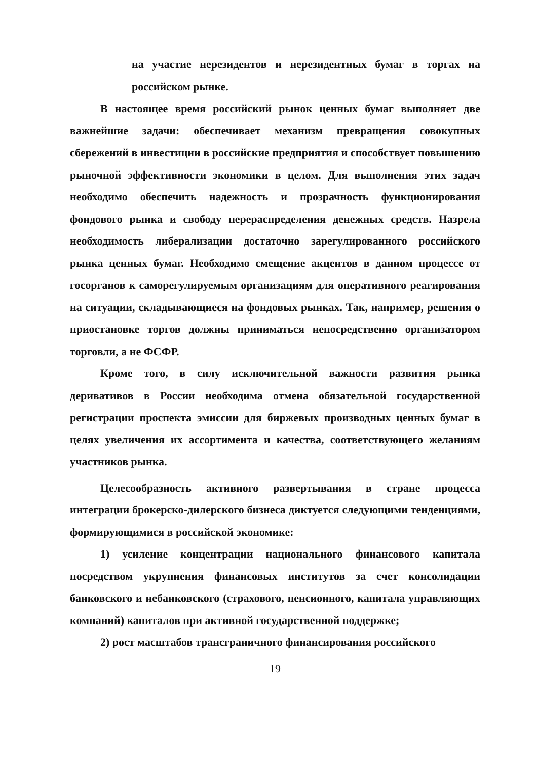на участие нерезидентов и нерезидентных бумаг в торгах на российском рынке.
В настоящее время российский рынок ценных бумаг выполняет две важнейшие задачи: обеспечивает механизм превращения совокупных сбережений в инвестиции в российские предприятия и способствует повышению рыночной эффективности экономики в целом. Для выполнения этих задач необходимо обеспечить надежность и прозрачность функционирования фондового рынка и свободу перераспределения денежных средств. Назрела необходимость либерализации достаточно зарегулированного российского рынка ценных бумаг. Необходимо смещение акцентов в данном процессе от госорганов к саморегулируемым организациям для оперативного реагирования на ситуации, складывающиеся на фондовых рынках. Так, например, решения о приостановке торгов должны приниматься непосредственно организатором торговли, а не ФСФР.
Кроме того, в силу исключительной важности развития рынка деривативов в России необходима отмена обязательной государственной регистрации проспекта эмиссии для биржевых производных ценных бумаг в целях увеличения их ассортимента и качества, соответствующего желаниям участников рынка.
Целесообразность активного развертывания в стране процесса интеграции брокерско-дилерского бизнеса диктуется следующими тенденциями, формирующимися в российской экономике:
1) усиление концентрации национального финансового капитала посредством укрупнения финансовых институтов за счет консолидации банковского и небанковского (страхового, пенсионного, капитала управляющих компаний) капиталов при активной государственной поддержке;
2) рост масштабов трансграничного финансирования российского
19